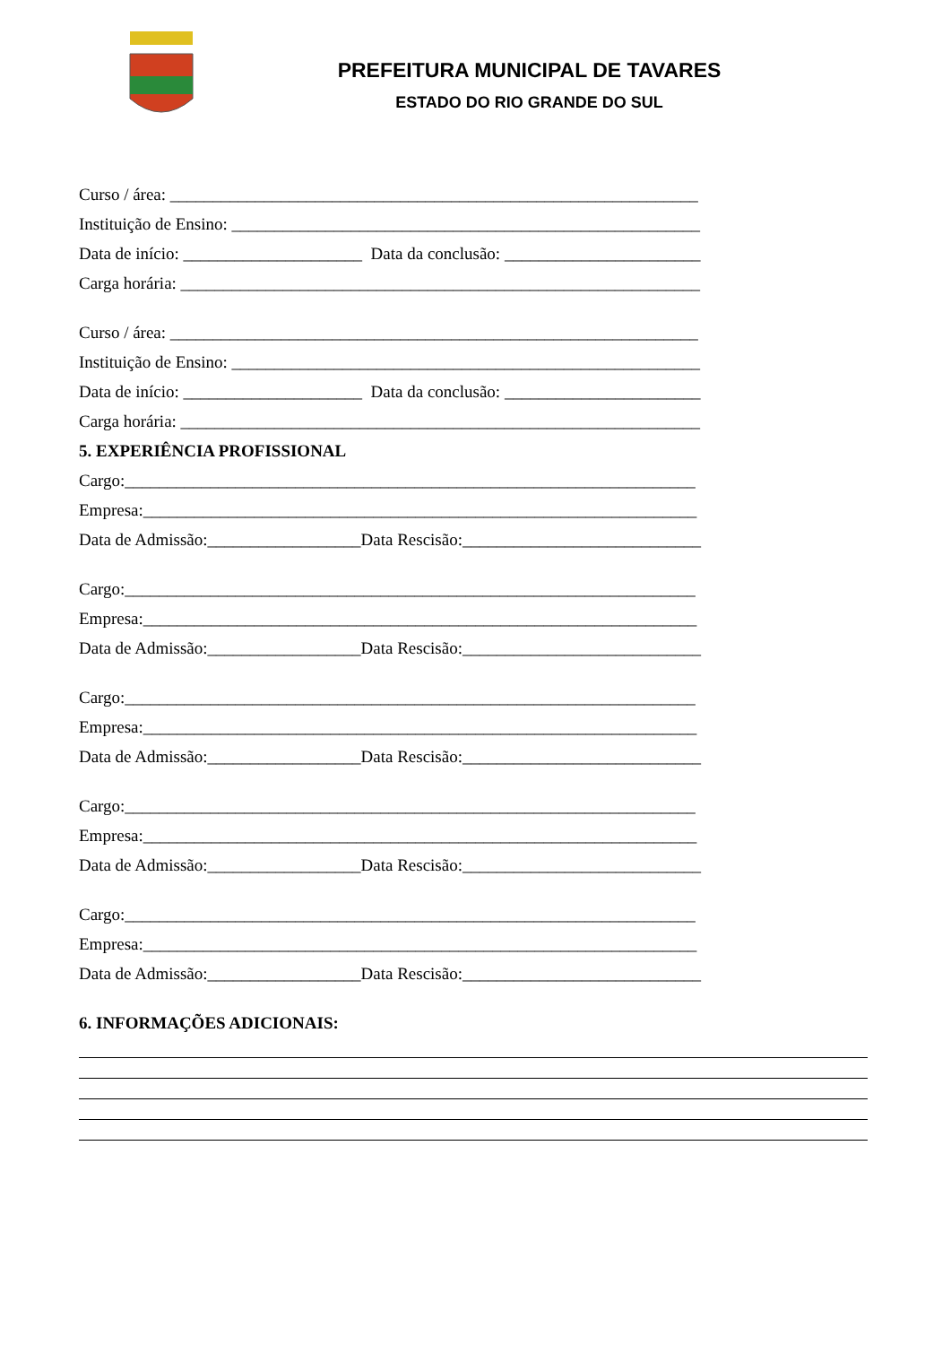PREFEITURA MUNICIPAL DE TAVARES
ESTADO DO RIO GRANDE DO SUL
Curso / área: ______________________________________________________________
Instituição de Ensino: _______________________________________________________
Data de início: _____________________ Data da conclusão: _______________________
Carga horária: _____________________________________________________________
Curso / área: ______________________________________________________________
Instituição de Ensino: _______________________________________________________
Data de início: _____________________ Data da conclusão: _______________________
Carga horária: _____________________________________________________________
5. EXPERIÊNCIA PROFISSIONAL
Cargo:___________________________________________________________________
Empresa:_________________________________________________________________
Data de Admissão:__________________Data Rescisão:____________________________
Cargo:___________________________________________________________________
Empresa:_________________________________________________________________
Data de Admissão:__________________Data Rescisão:____________________________
Cargo:___________________________________________________________________
Empresa:_________________________________________________________________
Data de Admissão:__________________Data Rescisão:____________________________
Cargo:___________________________________________________________________
Empresa:_________________________________________________________________
Data de Admissão:__________________Data Rescisão:____________________________
Cargo:___________________________________________________________________
Empresa:_________________________________________________________________
Data de Admissão:__________________Data Rescisão:____________________________
6. INFORMAÇÕES ADICIONAIS: